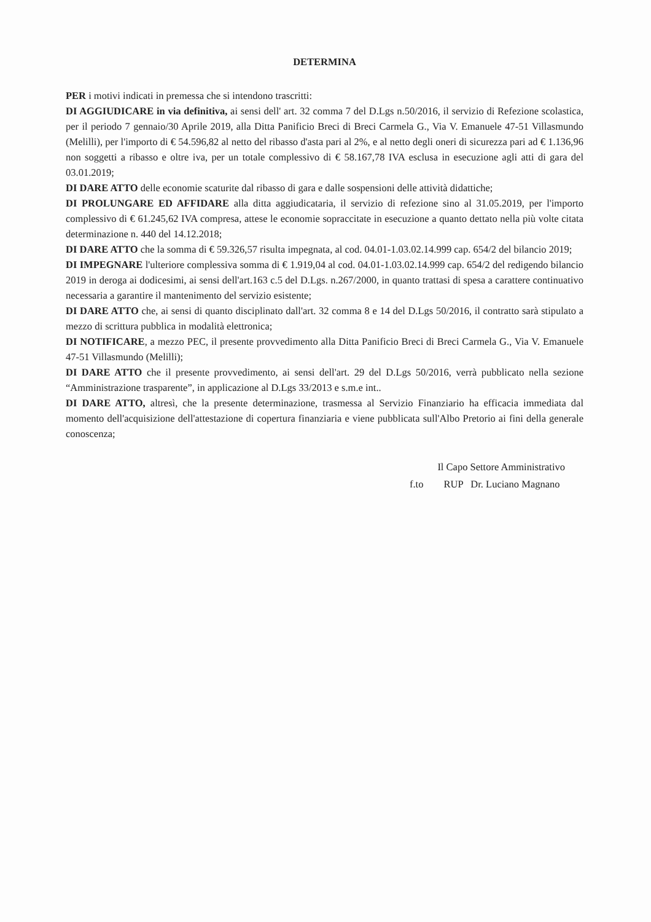DETERMINA
PER i motivi indicati in premessa che si intendono trascritti:
DI AGGIUDICARE in via definitiva, ai sensi dell' art. 32 comma 7 del D.Lgs n.50/2016, il servizio di Refezione scolastica, per il periodo 7 gennaio/30 Aprile 2019, alla Ditta Panificio Breci di Breci Carmela G., Via V. Emanuele 47-51 Villasmundo (Melilli), per l'importo di € 54.596,82 al netto del ribasso d'asta pari al 2%, e al netto degli oneri di sicurezza pari ad € 1.136,96 non soggetti a ribasso e oltre iva, per un totale complessivo di € 58.167,78 IVA esclusa in esecuzione agli atti di gara del 03.01.2019;
DI DARE ATTO delle economie scaturite dal ribasso di gara e dalle sospensioni delle attività didattiche;
DI PROLUNGARE ED AFFIDARE alla ditta aggiudicataria, il servizio di refezione sino al 31.05.2019, per l'importo complessivo di € 61.245,62 IVA compresa, attese le economie sopraccitate in esecuzione a quanto dettato nella più volte citata determinazione n. 440 del 14.12.2018;
DI DARE ATTO che la somma di € 59.326,57 risulta impegnata, al cod. 04.01-1.03.02.14.999 cap. 654/2 del bilancio 2019;
DI IMPEGNARE l'ulteriore complessiva somma di € 1.919,04 al cod. 04.01-1.03.02.14.999 cap. 654/2 del redigendo bilancio 2019 in deroga ai dodicesimi, ai sensi dell'art.163 c.5 del D.Lgs. n.267/2000, in quanto trattasi di spesa a carattere continuativo necessaria a garantire il mantenimento del servizio esistente;
DI DARE ATTO che, ai sensi di quanto disciplinato dall'art. 32 comma 8 e 14 del D.Lgs 50/2016, il contratto sarà stipulato a mezzo di scrittura pubblica in modalità elettronica;
DI NOTIFICARE, a mezzo PEC, il presente provvedimento alla Ditta Panificio Breci di Breci Carmela G., Via V. Emanuele 47-51 Villasmundo (Melilli);
DI DARE ATTO che il presente provvedimento, ai sensi dell'art. 29 del D.Lgs 50/2016, verrà pubblicato nella sezione “Amministrazione trasparente”, in applicazione al D.Lgs 33/2013 e s.m.e int..
DI DARE ATTO, altresì, che la presente determinazione, trasmessa al Servizio Finanziario ha efficacia immediata dal momento dell'acquisizione dell'attestazione di copertura finanziaria e viene pubblicata sull'Albo Pretorio ai fini della generale conoscenza;
Il Capo Settore Amministrativo
f.to RUP Dr. Luciano Magnano